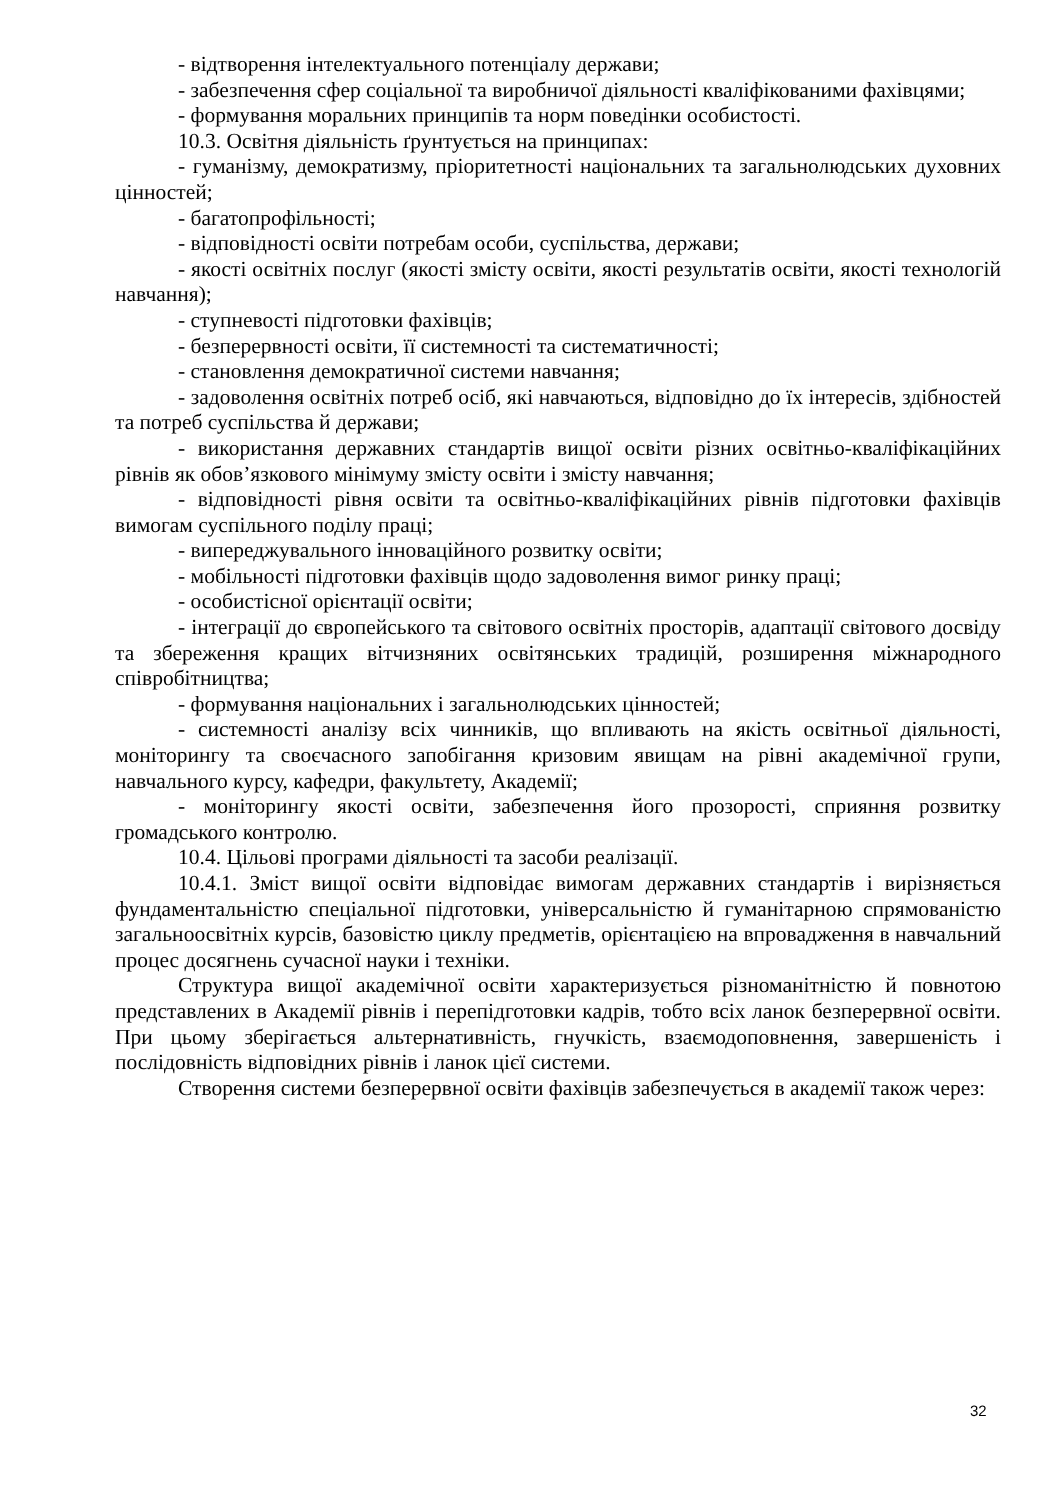- відтворення інтелектуального потенціалу держави;
- забезпечення сфер соціальної та виробничої діяльності кваліфікованими фахівцями;
- формування моральних принципів та норм поведінки особистості.
10.3. Освітня діяльність ґрунтується на принципах:
- гуманізму, демократизму, пріоритетності національних та загальнолюдських духовних цінностей;
- багатопрофільності;
- відповідності освіти потребам особи, суспільства, держави;
- якості освітніх послуг (якості змісту освіти, якості результатів освіти, якості технологій навчання);
- ступневості підготовки фахівців;
- безперервності освіти, її системності та систематичності;
- становлення демократичної системи навчання;
- задоволення освітніх потреб осіб, які навчаються, відповідно до їх інтересів, здібностей та потреб суспільства й держави;
- використання державних стандартів вищої освіти різних освітньо-кваліфікаційних рівнів як обов’язкового мінімуму змісту освіти і змісту навчання;
- відповідності рівня освіти та освітньо-кваліфікаційних рівнів підготовки фахівців вимогам суспільного поділу праці;
- випереджувального інноваційного розвитку освіти;
- мобільності підготовки фахівців щодо задоволення вимог ринку праці;
- особистісної орієнтації освіти;
- інтеграції до європейського та світового освітніх просторів, адаптації світового досвіду та збереження кращих вітчизняних освітянських традицій, розширення міжнародного співробітництва;
- формування національних і загальнолюдських цінностей;
- системності аналізу всіх чинників, що впливають на якість освітньої діяльності, моніторингу та своєчасного запобігання кризовим явищам на рівні академічної групи, навчального курсу, кафедри, факультету, Академії;
- моніторингу якості освіти, забезпечення його прозорості, сприяння розвитку громадського контролю.
10.4. Цільові програми діяльності та засоби реалізації.
10.4.1. Зміст вищої освіти відповідає вимогам державних стандартів і вирізняється фундаментальністю спеціальної підготовки, універсальністю й гуманітарною спрямованістю загальноосвітніх курсів, базовістю циклу предметів, орієнтацією на впровадження в навчальний процес досягнень сучасної науки і техніки.
Структура вищої академічної освіти характеризується різноманітністю й повнотою представлених в Академії рівнів і перепідготовки кадрів, тобто всіх ланок безперервної освіти. При цьому зберігається альтернативність, гнучкість, взаємодоповнення, завершеність і послідовність відповідних рівнів і ланок цієї системи.
Створення системи безперервної освіти фахівців забезпечується в академії також через:
32